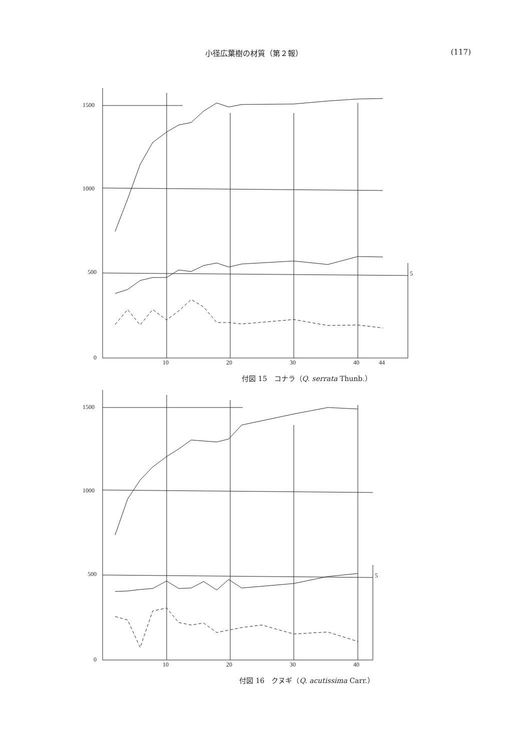小径広葉樹の材質（第２報） (117)
1500
1000
500
0
10
20
30
40
44
5
付図 15　コナラ（Q. serrata Thunb.）
1500
1000
500
0
10
20
30
40
5
付図 16　クヌギ（Q. acutissima Carr.）